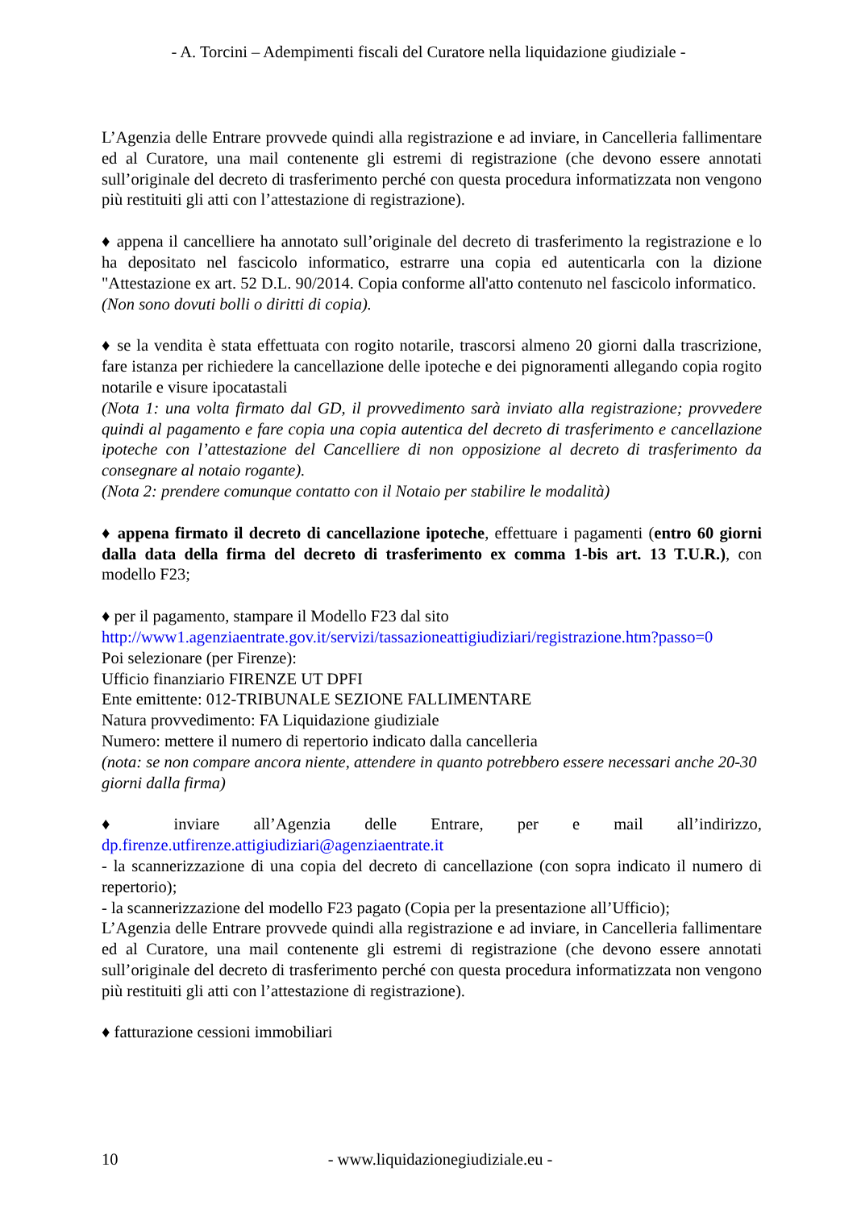- A. Torcini – Adempimenti fiscali del Curatore nella liquidazione giudiziale -
L’Agenzia delle Entrare provvede quindi alla registrazione e ad inviare, in Cancelleria fallimentare ed al Curatore, una mail contenente gli estremi di registrazione (che devono essere annotati sull’originale del decreto di trasferimento perché con questa procedura informatizzata non vengono più restituiti gli atti con l’attestazione di registrazione).
♦ appena il cancelliere ha annotato sull’originale del decreto di trasferimento la registrazione e lo ha depositato nel fascicolo informatico, estrarre una copia ed autenticarla con la dizione "Attestazione ex art. 52 D.L. 90/2014. Copia conforme all'atto contenuto nel fascicolo informatico.
(Non sono dovuti bolli o diritti di copia).
♦ se la vendita è stata effettuata con rogito notarile, trascorsi almeno 20 giorni dalla trascrizione, fare istanza per richiedere la cancellazione delle ipoteche e dei pignoramenti allegando copia rogito notarile e visure ipocatastali
(Nota 1: una volta firmato dal GD, il provvedimento sarà inviato alla registrazione; provvedere quindi al pagamento e fare copia una copia autentica del decreto di trasferimento e cancellazione ipoteche con l’attestazione del Cancelliere di non opposizione al decreto di trasferimento da consegnare al notaio rogante).
(Nota 2: prendere comunque contatto con il Notaio per stabilire le modalità)
♦ appena firmato il decreto di cancellazione ipoteche, effettuare i pagamenti (entro 60 giorni dalla data della firma del decreto di trasferimento ex comma 1-bis art. 13 T.U.R.), con modello F23;
♦ per il pagamento, stampare il Modello F23 dal sito
http://www1.agenziaentrate.gov.it/servizi/tassazioneattigiudiziari/registrazione.htm?passo=0
Poi selezionare (per Firenze):
Ufficio finanziario FIRENZE UT DPFI
Ente emittente: 012-TRIBUNALE SEZIONE FALLIMENTARE
Natura provvedimento: FA Liquidazione giudiziale
Numero: mettere il numero di repertorio indicato dalla cancelleria
(nota: se non compare ancora niente, attendere in quanto potrebbero essere necessari anche 20-30 giorni dalla firma)
♦ inviare all’Agenzia delle Entrare, per e mail all’indirizzo, dp.firenze.utfirenze.attigiudiziari@agenziaentrate.it
- la scannerizzazione di una copia del decreto di cancellazione (con sopra indicato il numero di repertorio);
- la scannerizzazione del modello F23 pagato (Copia per la presentazione all’Ufficio);
L’Agenzia delle Entrare provvede quindi alla registrazione e ad inviare, in Cancelleria fallimentare ed al Curatore, una mail contenente gli estremi di registrazione (che devono essere annotati sull’originale del decreto di trasferimento perché con questa procedura informatizzata non vengono più restituiti gli atti con l’attestazione di registrazione).
♦ fatturazione cessioni immobiliari
10 - www.liquidazionegiudiziale.eu -